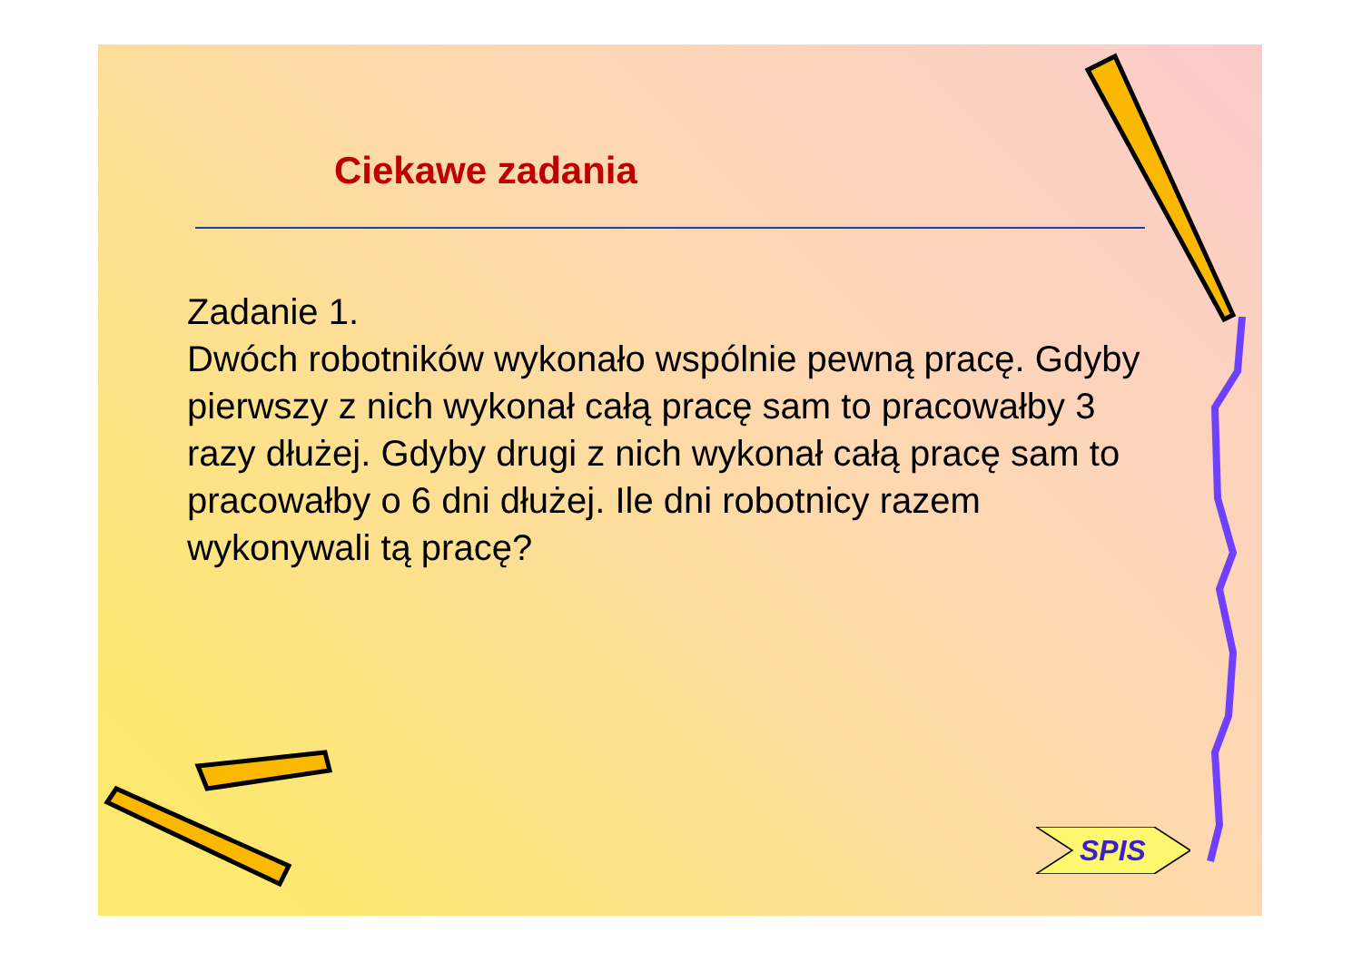Ciekawe zadania
Zadanie 1.
Dwóch robotników wykonało wspólnie pewną pracę. Gdyby pierwszy z nich wykonał całą pracę sam to pracowałby 3 razy dłużej. Gdyby drugi z nich wykonał całą pracę sam to pracowałby o 6 dni dłużej. Ile dni robotnicy razem wykonywali tą pracę?
SPIS